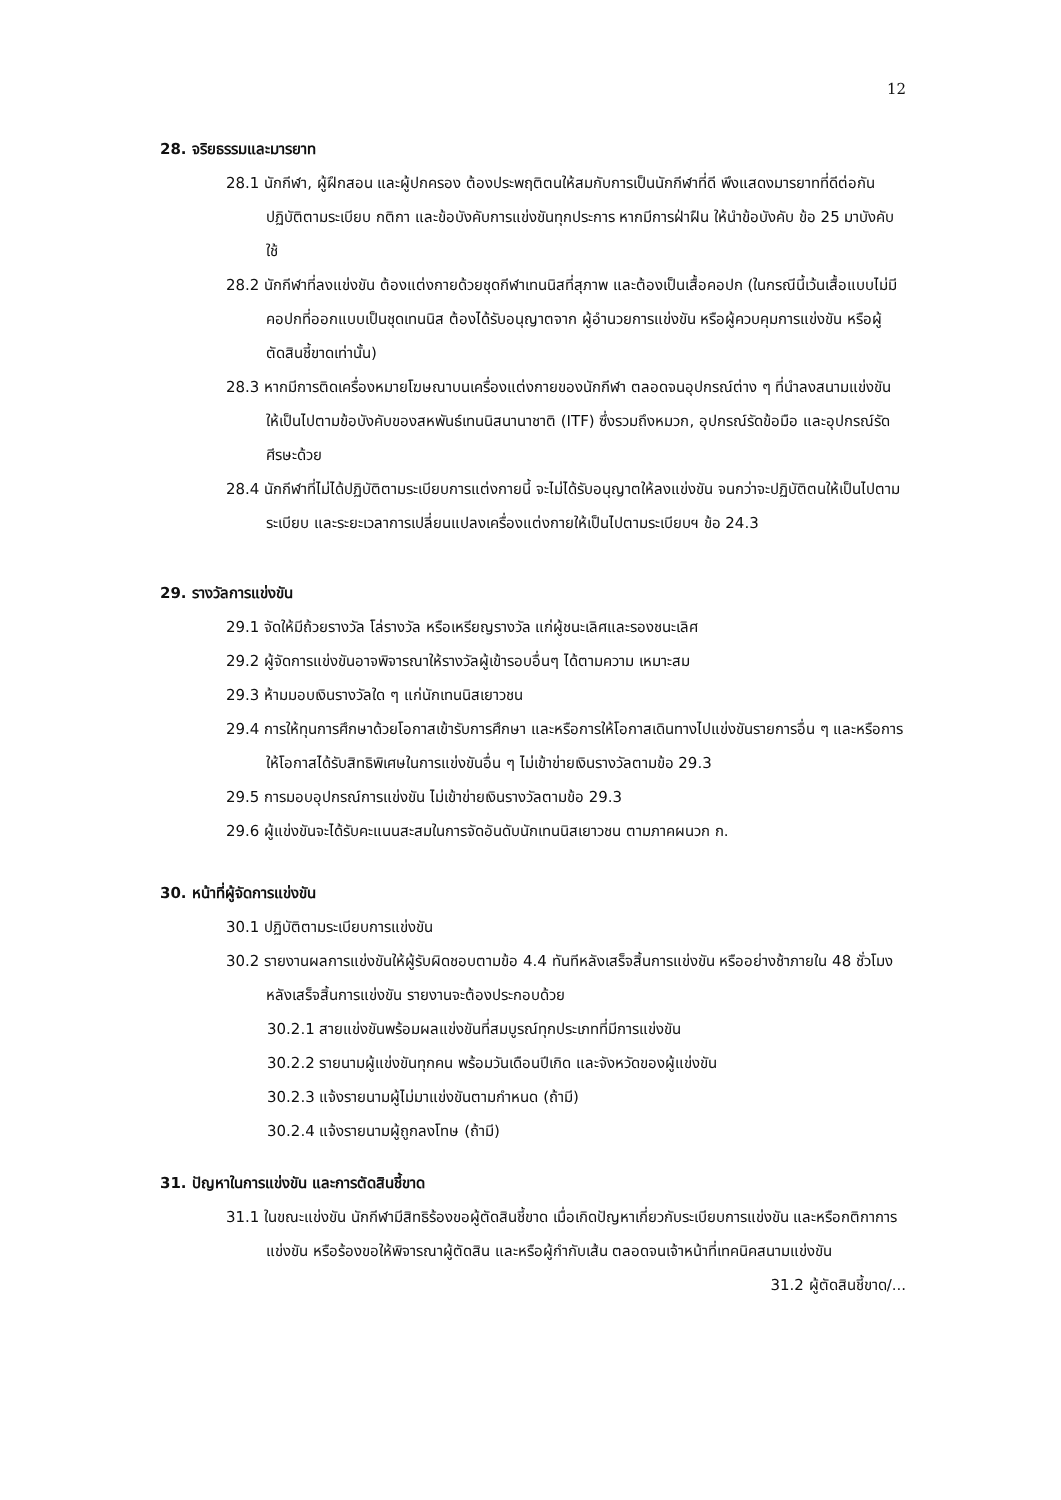12
28. จริยธรรมและมารยาท
28.1 นักกีฬา, ผู้ฝึกสอน และผู้ปกครอง ต้องประพฤติตนให้สมกับการเป็นนักกีฬาที่ดี พึงแสดงมารยาทที่ดีต่อกัน ปฏิบัติตามระเบียบ กติกา และข้อบังคับการแข่งขันทุกประการ หากมีการฝ่าฝืน ให้นำข้อบังคับ ข้อ 25 มาบังคับใช้
28.2 นักกีฬาที่ลงแข่งขัน ต้องแต่งกายด้วยชุดกีฬาเทนนิสที่สุภาพ และต้องเป็นเสื้อคอปก (ในกรณีนี้เว้นเสื้อแบบไม่มีคอปกที่ออกแบบเป็นชุดเทนนิส ต้องได้รับอนุญาตจาก ผู้อำนวยการแข่งขัน หรือผู้ควบคุมการแข่งขัน หรือผู้ตัดสินชี้ขาดเท่านั้น)
28.3 หากมีการติดเครื่องหมายโฆษณาบนเครื่องแต่งกายของนักกีฬา ตลอดจนอุปกรณ์ต่าง ๆ ที่นำลงสนามแข่งขัน ให้เป็นไปตามข้อบังคับของสหพันธ์เทนนิสนานาชาติ (ITF) ซึ่งรวมถึงหมวก, อุปกรณ์รัดข้อมือ และอุปกรณ์รัดศีรษะด้วย
28.4 นักกีฬาที่ไม่ได้ปฏิบัติตามระเบียบการแต่งกายนี้ จะไม่ได้รับอนุญาตให้ลงแข่งขัน จนกว่าจะปฏิบัติตนให้เป็นไปตามระเบียบ และระยะเวลาการเปลี่ยนแปลงเครื่องแต่งกายให้เป็นไปตามระเบียบฯ ข้อ 24.3
29. รางวัลการแข่งขัน
29.1 จัดให้มีถ้วยรางวัล โล่รางวัล หรือเหรียญรางวัล แก่ผู้ชนะเลิศและรองชนะเลิศ
29.2 ผู้จัดการแข่งขันอาจพิจารณาให้รางวัลผู้เข้ารอบอื่นๆ ได้ตามความ เหมาะสม
29.3 ห้ามมอบเงินรางวัลใด ๆ แก่นักเทนนิสเยาวชน
29.4 การให้ทุนการศึกษาด้วยโอกาสเข้ารับการศึกษา และหรือการให้โอกาสเดินทางไปแข่งขันรายการอื่น ๆ และหรือการให้โอกาสได้รับสิทธิพิเศษในการแข่งขันอื่น ๆ ไม่เข้าข่ายเงินรางวัลตามข้อ 29.3
29.5 การมอบอุปกรณ์การแข่งขัน ไม่เข้าข่ายเงินรางวัลตามข้อ 29.3
29.6 ผู้แข่งขันจะได้รับคะแนนสะสมในการจัดอันดับนักเทนนิสเยาวชน ตามภาคผนวก ก.
30. หน้าที่ผู้จัดการแข่งขัน
30.1 ปฏิบัติตามระเบียบการแข่งขัน
30.2 รายงานผลการแข่งขันให้ผู้รับผิดชอบตามข้อ 4.4 ทันทีหลังเสร็จสิ้นการแข่งขัน หรืออย่างช้าภายใน 48 ชั่วโมง หลังเสร็จสิ้นการแข่งขัน รายงานจะต้องประกอบด้วย
30.2.1 สายแข่งขันพร้อมผลแข่งขันที่สมบูรณ์ทุกประเภทที่มีการแข่งขัน
30.2.2 รายนามผู้แข่งขันทุกคน พร้อมวันเดือนปีเกิด และจังหวัดของผู้แข่งขัน
30.2.3 แจ้งรายนามผู้ไม่มาแข่งขันตามกำหนด (ถ้ามี)
30.2.4 แจ้งรายนามผู้ถูกลงโทษ (ถ้ามี)
31. ปัญหาในการแข่งขัน และการตัดสินชี้ขาด
31.1 ในขณะแข่งขัน นักกีฬามีสิทธิร้องขอผู้ตัดสินชี้ขาด เมื่อเกิดปัญหาเกี่ยวกับระเบียบการแข่งขัน และหรือกติกาการแข่งขัน หรือร้องขอให้พิจารณาผู้ตัดสิน และหรือผู้กำกับเส้น ตลอดจนเจ้าหน้าที่เทคนิคสนามแข่งขัน
31.2 ผู้ตัดสินชี้ขาด/...